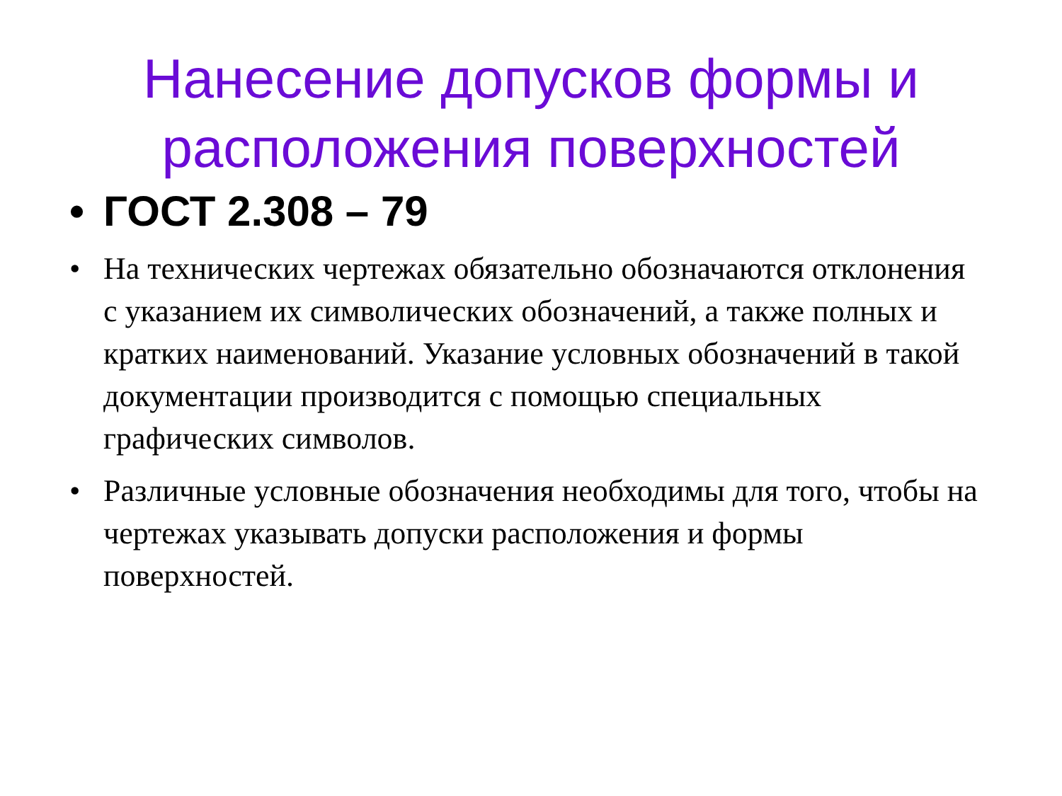Нанесение допусков формы и
расположения поверхностей
• ГОСТ 2.308 – 79
• На технических чертежах обязательно обозначаются отклонения с указанием их символических обозначений, а также полных и кратких наименований. Указание условных обозначений в такой документации производится с помощью специальных графических символов.
• Различные условные обозначения необходимы для того, чтобы на чертежах указывать допуски расположения и формы поверхностей.